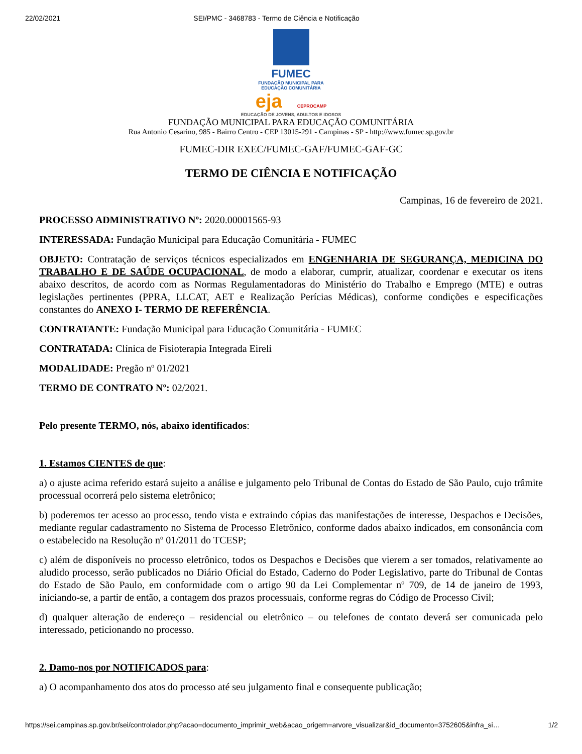22/02/2021 SEI/PMC - 3468783 - Termo de Ciência e Notificação
FUMEC
FUNDAÇÃO MUNICIPAL PARA
EDUCAÇÃO COMUNITÁRIA
eja CEPROCAMP
EDUCAÇÃO DE JOVENS, ADULTOS E IDOSOS
FUNDAÇÃO MUNICIPAL PARA EDUCAÇÃO COMUNITÁRIA
Rua Antonio Cesarino, 985 - Bairro Centro - CEP 13015-291 - Campinas - SP - http://www.fumec.sp.gov.br
FUMEC-DIR EXEC/FUMEC-GAF/FUMEC-GAF-GC
TERMO DE CIÊNCIA E NOTIFICAÇÃO
Campinas, 16 de fevereiro de 2021.
PROCESSO ADMINISTRATIVO Nº: 2020.00001565-93
INTERESSADA: Fundação Municipal para Educação Comunitária - FUMEC
OBJETO: Contratação de serviços técnicos especializados em ENGENHARIA DE SEGURANÇA, MEDICINA DO TRABALHO E DE SAÚDE OCUPACIONAL, de modo a elaborar, cumprir, atualizar, coordenar e executar os itens abaixo descritos, de acordo com as Normas Regulamentadoras do Ministério do Trabalho e Emprego (MTE) e outras legislações pertinentes (PPRA, LLCAT, AET e Realização Perícias Médicas), conforme condições e especificações constantes do ANEXO I- TERMO DE REFERÊNCIA.
CONTRATANTE: Fundação Municipal para Educação Comunitária - FUMEC
CONTRATADA: Clínica de Fisioterapia Integrada Eireli
MODALIDADE: Pregão nº 01/2021
TERMO DE CONTRATO Nº: 02/2021.
Pelo presente TERMO, nós, abaixo identificados:
1. Estamos CIENTES de que:
a) o ajuste acima referido estará sujeito a análise e julgamento pelo Tribunal de Contas do Estado de São Paulo, cujo trâmite processual ocorrerá pelo sistema eletrônico;
b) poderemos ter acesso ao processo, tendo vista e extraindo cópias das manifestações de interesse, Despachos e Decisões, mediante regular cadastramento no Sistema de Processo Eletrônico, conforme dados abaixo indicados, em consonância com o estabelecido na Resolução nº 01/2011 do TCESP;
c) além de disponíveis no processo eletrônico, todos os Despachos e Decisões que vierem a ser tomados, relativamente ao aludido processo, serão publicados no Diário Oficial do Estado, Caderno do Poder Legislativo, parte do Tribunal de Contas do Estado de São Paulo, em conformidade com o artigo 90 da Lei Complementar nº 709, de 14 de janeiro de 1993, iniciando-se, a partir de então, a contagem dos prazos processuais, conforme regras do Código de Processo Civil;
d) qualquer alteração de endereço – residencial ou eletrônico – ou telefones de contato deverá ser comunicada pelo interessado, peticionando no processo.
2. Damo-nos por NOTIFICADOS para:
a) O acompanhamento dos atos do processo até seu julgamento final e consequente publicação;
https://sei.campinas.sp.gov.br/sei/controlador.php?acao=documento_imprimir_web&acao_origem=arvore_visualizar&id_documento=3752605&infra_si… 1/2